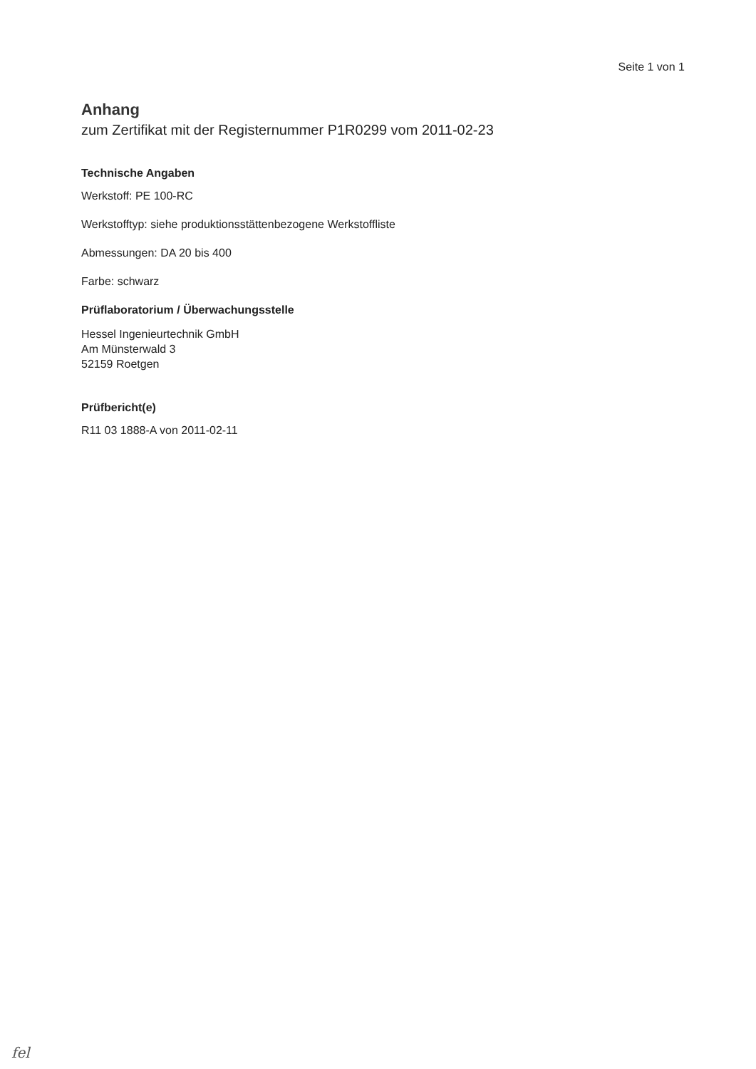Seite 1 von 1
Anhang
zum Zertifikat mit der Registernummer P1R0299 vom 2011-02-23
Technische Angaben
Werkstoff: PE 100-RC
Werkstofftyp: siehe produktionsstättenbezogene Werkstoffliste
Abmessungen: DA 20 bis 400
Farbe: schwarz
Prüflaboratorium / Überwachungsstelle
Hessel Ingenieurtechnik GmbH
Am Münsterwald 3
52159 Roetgen
Prüfbericht(e)
R11 03 1888-A von 2011-02-11
fel